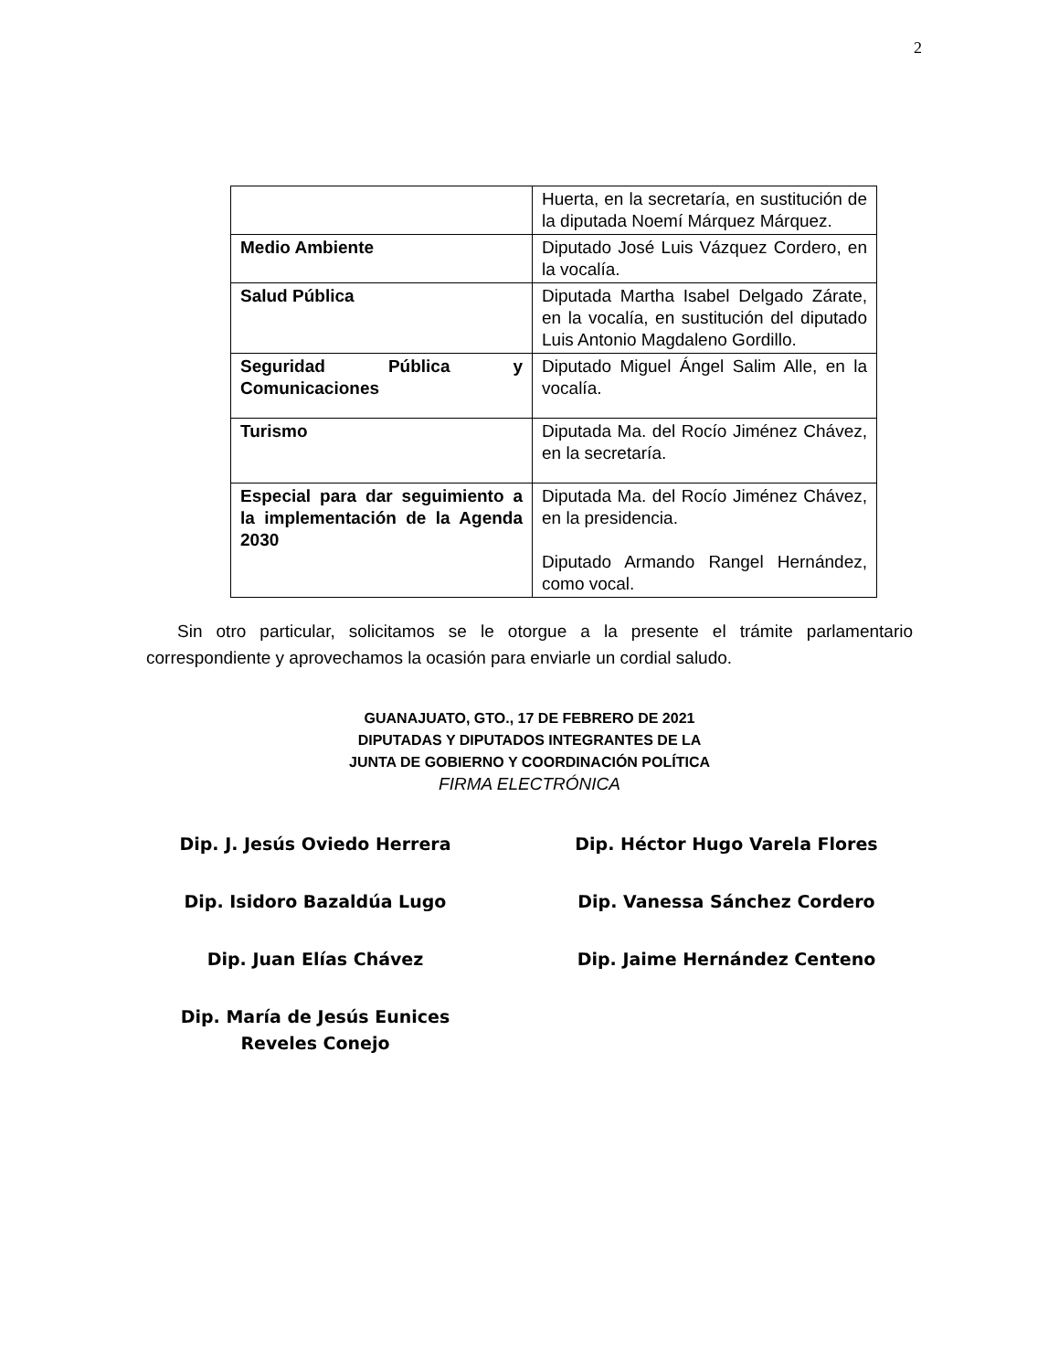2
| | Huerta, en la secretaría, en sustitución de la diputada Noemí Márquez Márquez. |
| Medio Ambiente | Diputado José Luis Vázquez Cordero, en la vocalía. |
| Salud Pública | Diputada Martha Isabel Delgado Zárate, en la vocalía, en sustitución del diputado Luis Antonio Magdaleno Gordillo. |
| Seguridad Pública y Comunicaciones | Diputado Miguel Ángel Salim Alle, en la vocalía. |
| Turismo | Diputada Ma. del Rocío Jiménez Chávez, en la secretaría. |
| Especial para dar seguimiento a la implementación de la Agenda 2030 | Diputada Ma. del Rocío Jiménez Chávez, en la presidencia. Diputado Armando Rangel Hernández, como vocal. |
Sin otro particular, solicitamos se le otorgue a la presente el trámite parlamentario correspondiente y aprovechamos la ocasión para enviarle un cordial saludo.
GUANAJUATO, GTO., 17 DE FEBRERO DE 2021
DIPUTADAS Y DIPUTADOS INTEGRANTES DE LA
JUNTA DE GOBIERNO Y COORDINACIÓN POLÍTICA
FIRMA ELECTRÓNICA
Dip. J. Jesús Oviedo Herrera
Dip. Héctor Hugo Varela Flores
Dip. Isidoro Bazaldúa Lugo
Dip. Vanessa Sánchez Cordero
Dip. Juan Elías Chávez
Dip. Jaime Hernández Centeno
Dip. María de Jesús Eunices Reveles Conejo